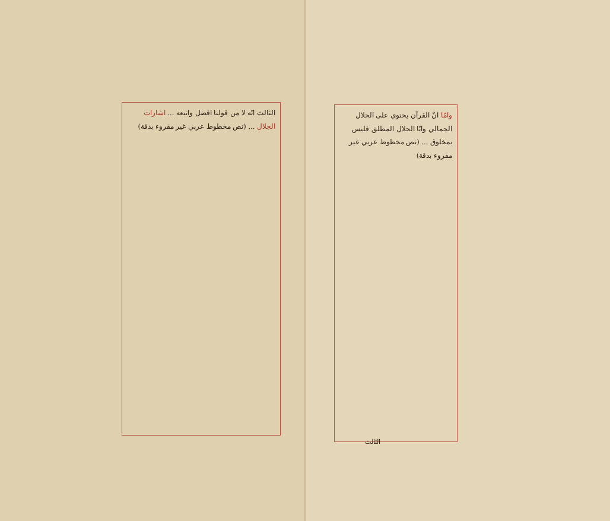وامّا انّ القرآن يحتوي على الجلال الجمالي وانّا الجلال المطلق فليس بمخلوق ... (نص مخطوط عربي غير مقروء بدقة)
الثالث
الثالث انّه لا من قولنا افضل واتبعه ... اشارات الجلال ... (نص مخطوط عربي غير مقروء بدقة)